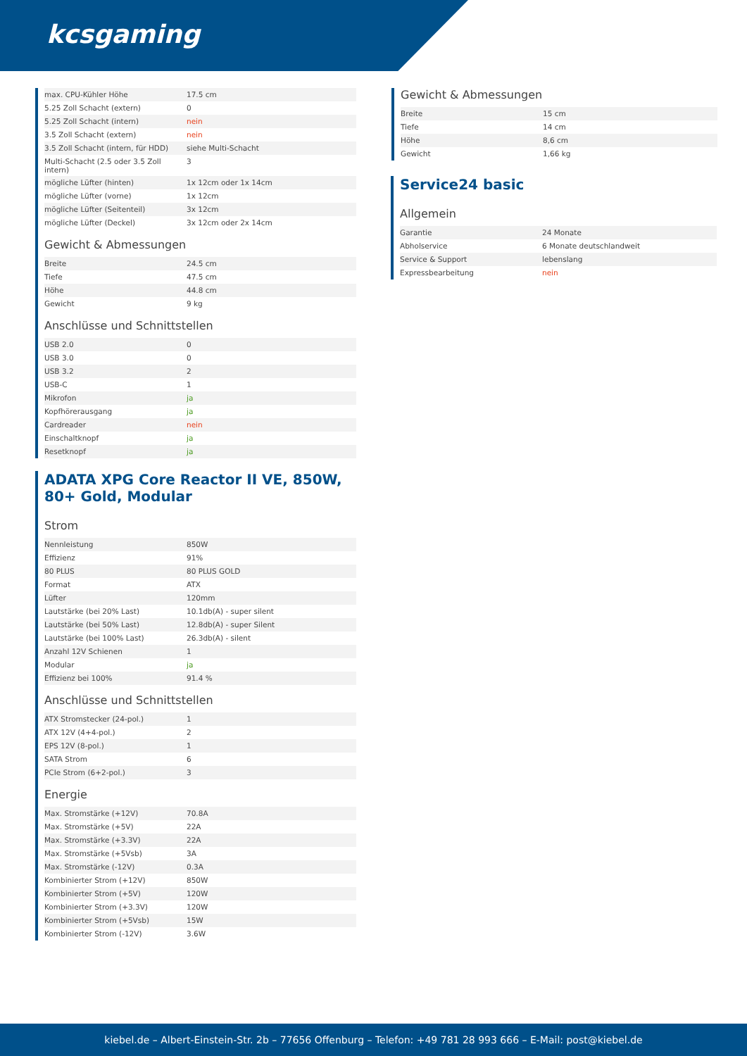kcsgaming
| max. CPU-Kühler Höhe | 17.5 cm |
| 5.25 Zoll Schacht (extern) | 0 |
| 5.25 Zoll Schacht (intern) | nein |
| 3.5 Zoll Schacht (extern) | nein |
| 3.5 Zoll Schacht (intern, für HDD) | siehe Multi-Schacht |
| Multi-Schacht (2.5 oder 3.5 Zoll intern) | 3 |
| mögliche Lüfter (hinten) | 1x 12cm oder 1x 14cm |
| mögliche Lüfter (vorne) | 1x 12cm |
| mögliche Lüfter (Seitenteil) | 3x 12cm |
| mögliche Lüfter (Deckel) | 3x 12cm oder 2x 14cm |
Gewicht & Abmessungen
| Breite | 24.5 cm |
| Tiefe | 47.5 cm |
| Höhe | 44.8 cm |
| Gewicht | 9 kg |
Anschlüsse und Schnittstellen
| USB 2.0 | 0 |
| USB 3.0 | 0 |
| USB 3.2 | 2 |
| USB-C | 1 |
| Mikrofon | ja |
| Kopfhörerausgang | ja |
| Cardreader | nein |
| Einschaltknopf | ja |
| Resetknopf | ja |
Gewicht & Abmessungen
| Breite | 15 cm |
| Tiefe | 14 cm |
| Höhe | 8,6 cm |
| Gewicht | 1,66 kg |
Service24 basic
Allgemein
| Garantie | 24 Monate |
| Abholservice | 6 Monate deutschlandweit |
| Service & Support | lebenslang |
| Expressbearbeitung | nein |
ADATA XPG Core Reactor II VE, 850W, 80+ Gold, Modular
Strom
| Nennleistung | 850W |
| Effizienz | 91% |
| 80 PLUS | 80 PLUS GOLD |
| Format | ATX |
| Lüfter | 120mm |
| Lautstärke (bei 20% Last) | 10.1db(A) - super silent |
| Lautstärke (bei 50% Last) | 12.8db(A) - super Silent |
| Lautstärke (bei 100% Last) | 26.3db(A) - silent |
| Anzahl 12V Schienen | 1 |
| Modular | ja |
| Effizienz bei 100% | 91.4 % |
Anschlüsse und Schnittstellen
| ATX Stromstecker (24-pol.) | 1 |
| ATX 12V (4+4-pol.) | 2 |
| EPS 12V (8-pol.) | 1 |
| SATA Strom | 6 |
| PCIe Strom (6+2-pol.) | 3 |
Energie
| Max. Stromstärke (+12V) | 70.8A |
| Max. Stromstärke (+5V) | 22A |
| Max. Stromstärke (+3.3V) | 22A |
| Max. Stromstärke (+5Vsb) | 3A |
| Max. Stromstärke (-12V) | 0.3A |
| Kombinierter Strom (+12V) | 850W |
| Kombinierter Strom (+5V) | 120W |
| Kombinierter Strom (+3.3V) | 120W |
| Kombinierter Strom (+5Vsb) | 15W |
| Kombinierter Strom (-12V) | 3.6W |
kiebel.de – Albert-Einstein-Str. 2b – 77656 Offenburg – Telefon: +49 781 28 993 666 – E-Mail: post@kiebel.de